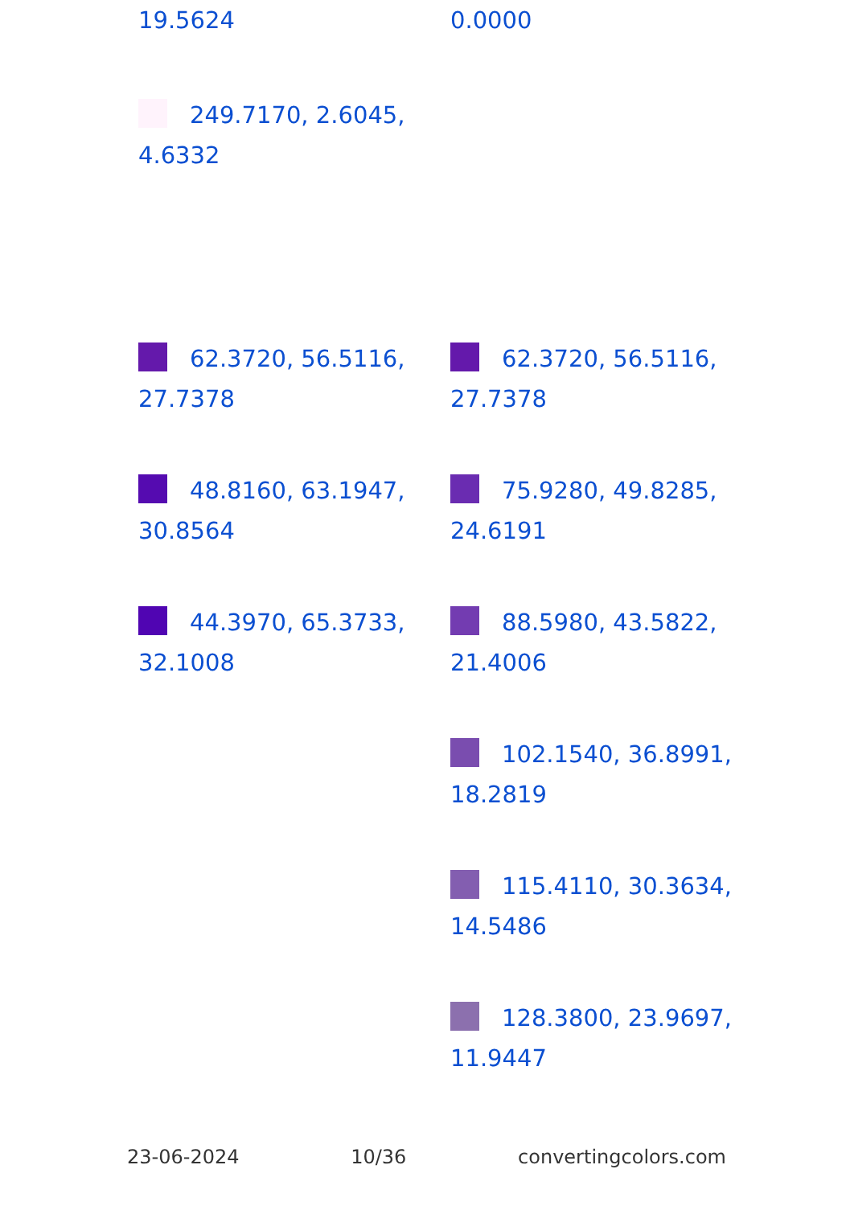19.5624 0.0000
249.7170, 2.6045, 4.6332
62.3720, 56.5116, 27.7378
62.3720, 56.5116, 27.7378
48.8160, 63.1947, 30.8564
75.9280, 49.8285, 24.6191
44.3970, 65.3733, 32.1008
88.5980, 43.5822, 21.4006
102.1540, 36.8991, 18.2819
115.4110, 30.3634, 14.5486
128.3800, 23.9697, 11.9447
23-06-2024 10/36 convertingcolors.com